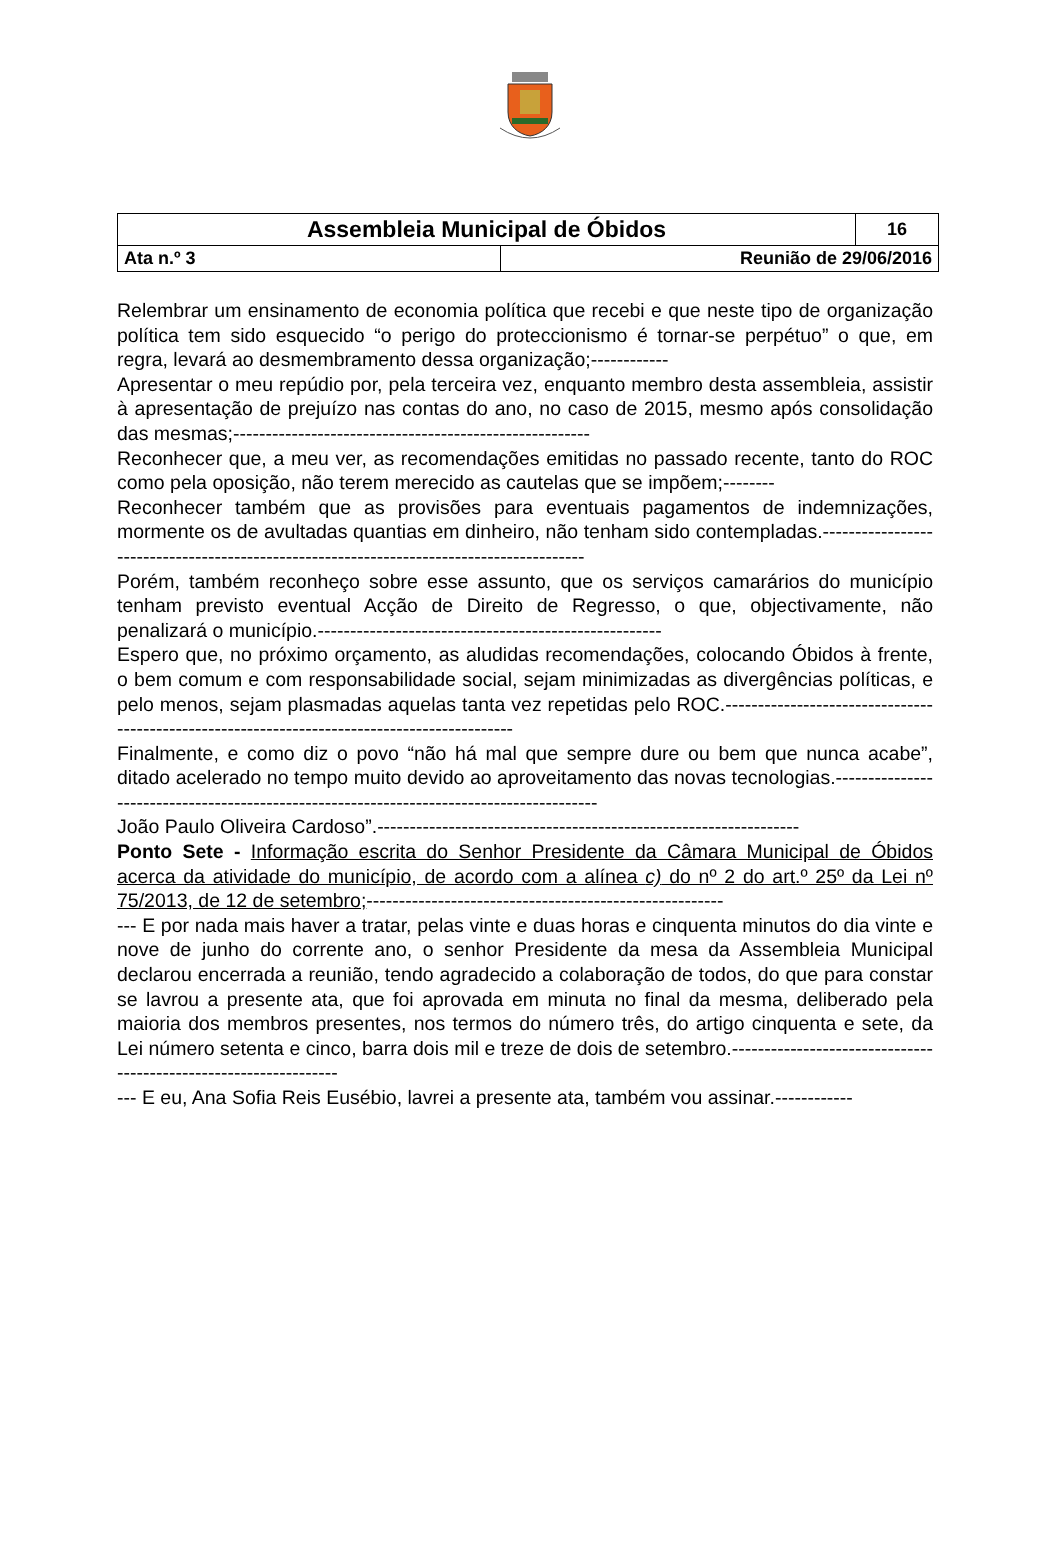| Assembleia Municipal de Óbidos | | 16 |
| Ata n.º 3 | Reunião de 29/06/2016 | |
Relembrar um ensinamento de economia política que recebi e que neste tipo de organização política tem sido esquecido “o perigo do proteccionismo é tornar-se perpétuo” o que, em regra, levará ao desmembramento dessa organização;------------
Apresentar o meu repúdio por, pela terceira vez, enquanto membro desta assembleia, assistir à apresentação de prejuízo nas contas do ano, no caso de 2015, mesmo após consolidação das mesmas;-------------------------------------------------------
Reconhecer que, a meu ver, as recomendações emitidas no passado recente, tanto do ROC como pela oposição, não terem merecido as cautelas que se impõem;--------
Reconhecer também que as provisões para eventuais pagamentos de indemnizações, mormente os de avultadas quantias em dinheiro, não tenham sido contempladas.-----------------------------------------------------------------------------------------
Porém, também reconheço sobre esse assunto, que os serviços camarários do município tenham previsto eventual Acção de Direito de Regresso, o que, objectivamente, não penalizará o município.-----------------------------------------------------
Espero que, no próximo orçamento, as aludidas recomendações, colocando Óbidos à frente, o bem comum e com responsabilidade social, sejam minimizadas as divergências políticas, e pelo menos, sejam plasmadas aquelas tanta vez repetidas pelo ROC.---------------------------------------------------------------------------------------------
Finalmente, e como diz o povo “não há mal que sempre dure ou bem que nunca acabe”, ditado acelerado no tempo muito devido ao aproveitamento das novas tecnologias.-----------------------------------------------------------------------------------------
João Paulo Oliveira Cardoso”.-----------------------------------------------------------------
Ponto Sete - Informação escrita do Senhor Presidente da Câmara Municipal de Óbidos acerca da atividade do município, de acordo com a alínea c) do nº 2 do art.º 25º da Lei nº 75/2013, de 12 de setembro;-------------------------------------------------------
--- E por nada mais haver a tratar, pelas vinte e duas horas e cinquenta minutos do dia vinte e nove de junho do corrente ano, o senhor Presidente da mesa da Assembleia Municipal declarou encerrada a reunião, tendo agradecido a colaboração de todos, do que para constar se lavrou a presente ata, que foi aprovada em minuta no final da mesma, deliberado pela maioria dos membros presentes, nos termos do número três, do artigo cinquenta e sete, da Lei número setenta e cinco, barra dois mil e treze de dois de setembro.-----------------------------------------------------------------
--- E eu, Ana Sofia Reis Eusébio, lavrei a presente ata, também vou assinar.------------